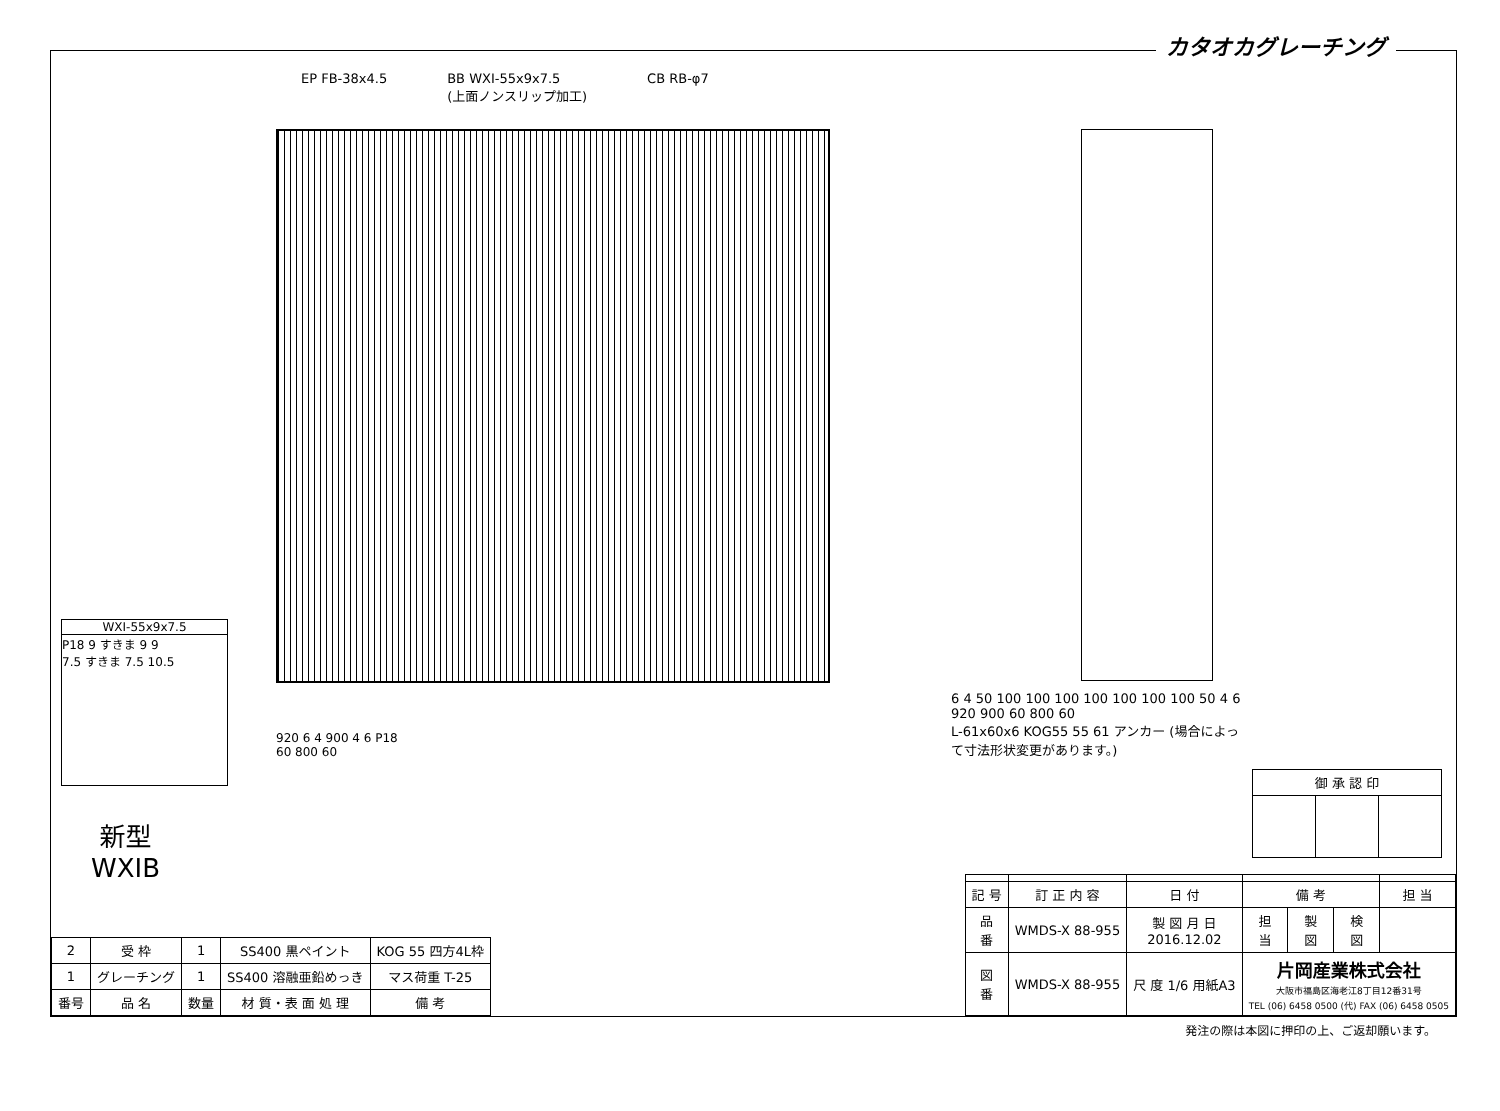カタオカグレーチング
EP FB-38x4.5 BB WXI-55x9x7.5
(上面ノンスリップ加工) CB RB-φ7
6 4 50 100 100 100 100 100 100 100 50 4 6 920 900 60 800 60
L-61x60x6 KOG55 55 61 アンカー (場合によって寸法形状変更があります。)
WXI-55x9x7.5
P18 9 すきま 9 9
7.5 すきま 7.5 10.5
新型
WXIB
920 6 4 900 4 6 P18
60 800 60
| 御 承 認 印 | | |
| --- | --- | --- |
| 2 | 受 枠 | 1 | SS400 黒ペイント | KOG 55 四方4L枠 |
| 1 | グレーチング | 1 | SS400 溶融亜鉛めっき | マス荷重 T-25 |
| 番号 | 品 名 | 数量 | 材 質・表 面 処 理 | 備 考 |
| 記 号 | 訂 正 内 容 | 日 付 | 備 考 | | | | 担 当 |
| --- | --- | --- | --- | --- | --- | --- | --- |
| 品 番 | WMDS-X 88-955 | 製 図 月 日 2016.12.02 | 担 当 | 製 図 | 検 図 | | |
| 図 番 | WMDS-X 88-955 | 尺 度 1/6 用紙A3 | 片岡産業株式会社 大阪市福島区海老江8丁目12番31号 TEL (06) 6458 0500 (代) FAX (06) 6458 0505 | | | | |
発注の際は本図に押印の上、ご返却願います。